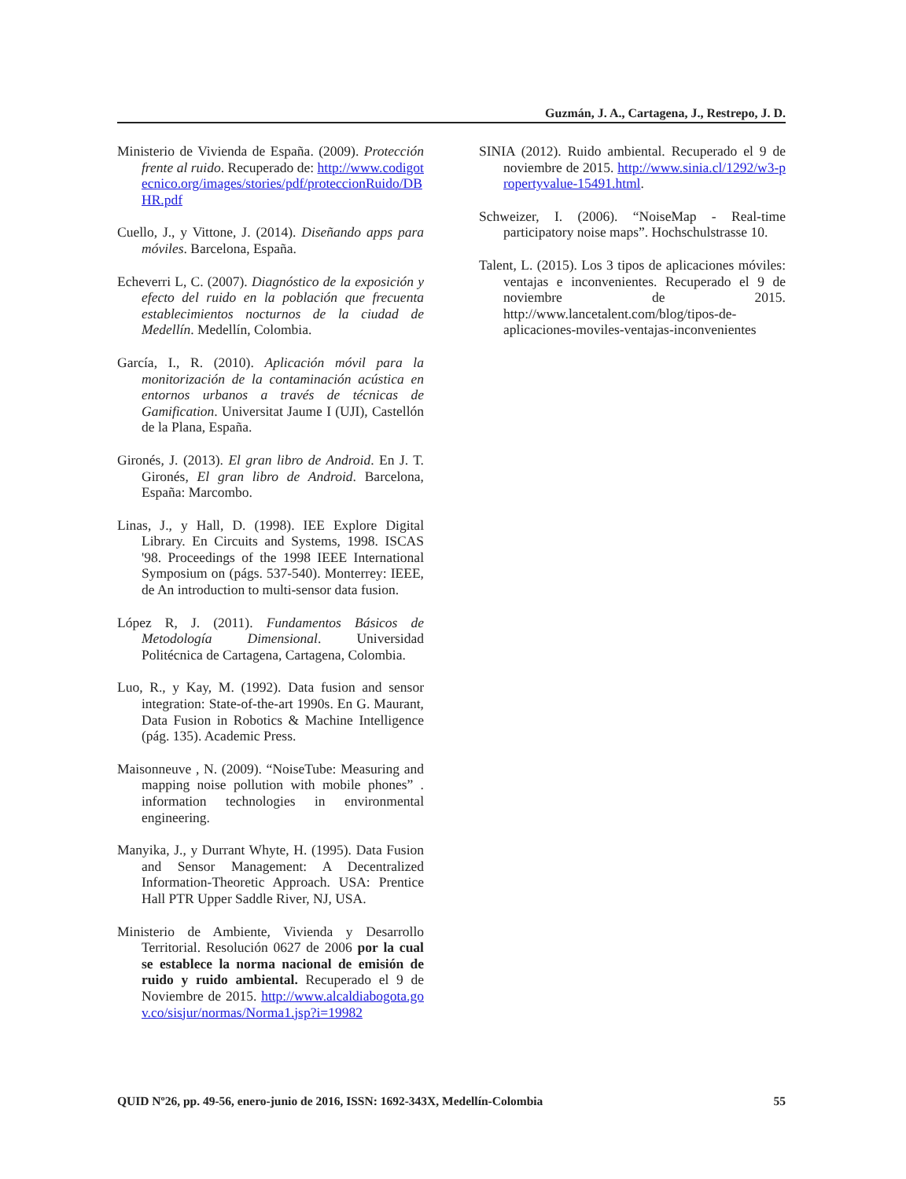Guzmán, J. A., Cartagena, J., Restrepo, J. D.
Ministerio de Vivienda de España. (2009). Protección frente al ruido. Recuperado de: http://www.codigotecnico.org/images/stories/pdf/proteccionRuido/DBHR.pdf
Cuello, J., y Vittone, J. (2014). Diseñando apps para móviles. Barcelona, España.
Echeverri L, C. (2007). Diagnóstico de la exposición y efecto del ruido en la población que frecuenta establecimientos nocturnos de la ciudad de Medellín. Medellín, Colombia.
García, I., R. (2010). Aplicación móvil para la monitorización de la contaminación acústica en entornos urbanos a través de técnicas de Gamification. Universitat Jaume I (UJI), Castellón de la Plana, España.
Gironés, J. (2013). El gran libro de Android. En J. T. Gironés, El gran libro de Android. Barcelona, España: Marcombo.
Linas, J., y Hall, D. (1998). IEE Explore Digital Library. En Circuits and Systems, 1998. ISCAS '98. Proceedings of the 1998 IEEE International Symposium on (págs. 537-540). Monterrey: IEEE, de An introduction to multi-sensor data fusion.
López R, J. (2011). Fundamentos Básicos de Metodología Dimensional. Universidad Politécnica de Cartagena, Cartagena, Colombia.
Luo, R., y Kay, M. (1992). Data fusion and sensor integration: State-of-the-art 1990s. En G. Maurant, Data Fusion in Robotics & Machine Intelligence (pág. 135). Academic Press.
Maisonneuve , N. (2009). “NoiseTube: Measuring and mapping noise pollution with mobile phones” . information technologies in environmental engineering.
Manyika, J., y Durrant Whyte, H. (1995). Data Fusion and Sensor Management: A Decentralized Information-Theoretic Approach. USA: Prentice Hall PTR Upper Saddle River, NJ, USA.
Ministerio de Ambiente, Vivienda y Desarrollo Territorial. Resolución 0627 de 2006 por la cual se establece la norma nacional de emisión de ruido y ruido ambiental. Recuperado el 9 de Noviembre de 2015. http://www.alcaldiabogota.gov.co/sisjur/normas/Norma1.jsp?i=19982
SINIA (2012). Ruido ambiental. Recuperado el 9 de noviembre de 2015. http://www.sinia.cl/1292/w3-propertyvalue-15491.html.
Schweizer, I. (2006). “NoiseMap - Real-time participatory noise maps”. Hochschulstrasse 10.
Talent, L. (2015). Los 3 tipos de aplicaciones móviles: ventajas e inconvenientes. Recuperado el 9 de noviembre de 2015. http://www.lancetalent.com/blog/tipos-de-aplicaciones-moviles-ventajas-inconvenientes
QUID Nº26, pp. 49-56, enero-junio de 2016, ISSN: 1692-343X, Medellín-Colombia 55